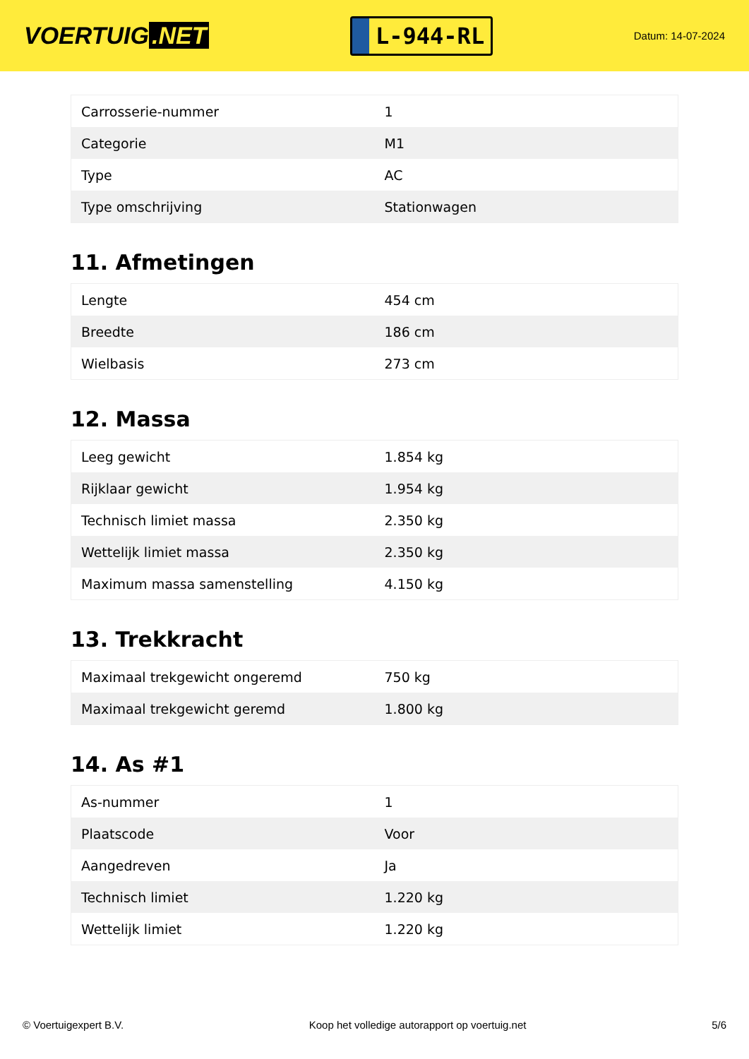VOERTUIG.NET
L-944-RL
Datum: 14-07-2024
| Carrosserie-nummer | 1 |
| Categorie | M1 |
| Type | AC |
| Type omschrijving | Stationwagen |
11. Afmetingen
| Lengte | 454 cm |
| Breedte | 186 cm |
| Wielbasis | 273 cm |
12. Massa
| Leeg gewicht | 1.854 kg |
| Rijklaar gewicht | 1.954 kg |
| Technisch limiet massa | 2.350 kg |
| Wettelijk limiet massa | 2.350 kg |
| Maximum massa samenstelling | 4.150 kg |
13. Trekkracht
| Maximaal trekgewicht ongeremd | 750 kg |
| Maximaal trekgewicht geremd | 1.800 kg |
14. As #1
| As-nummer | 1 |
| Plaatscode | Voor |
| Aangedreven | Ja |
| Technisch limiet | 1.220 kg |
| Wettelijk limiet | 1.220 kg |
© Voertuigexpert B.V. Koop het volledige autorapport op voertuig.net 5/6